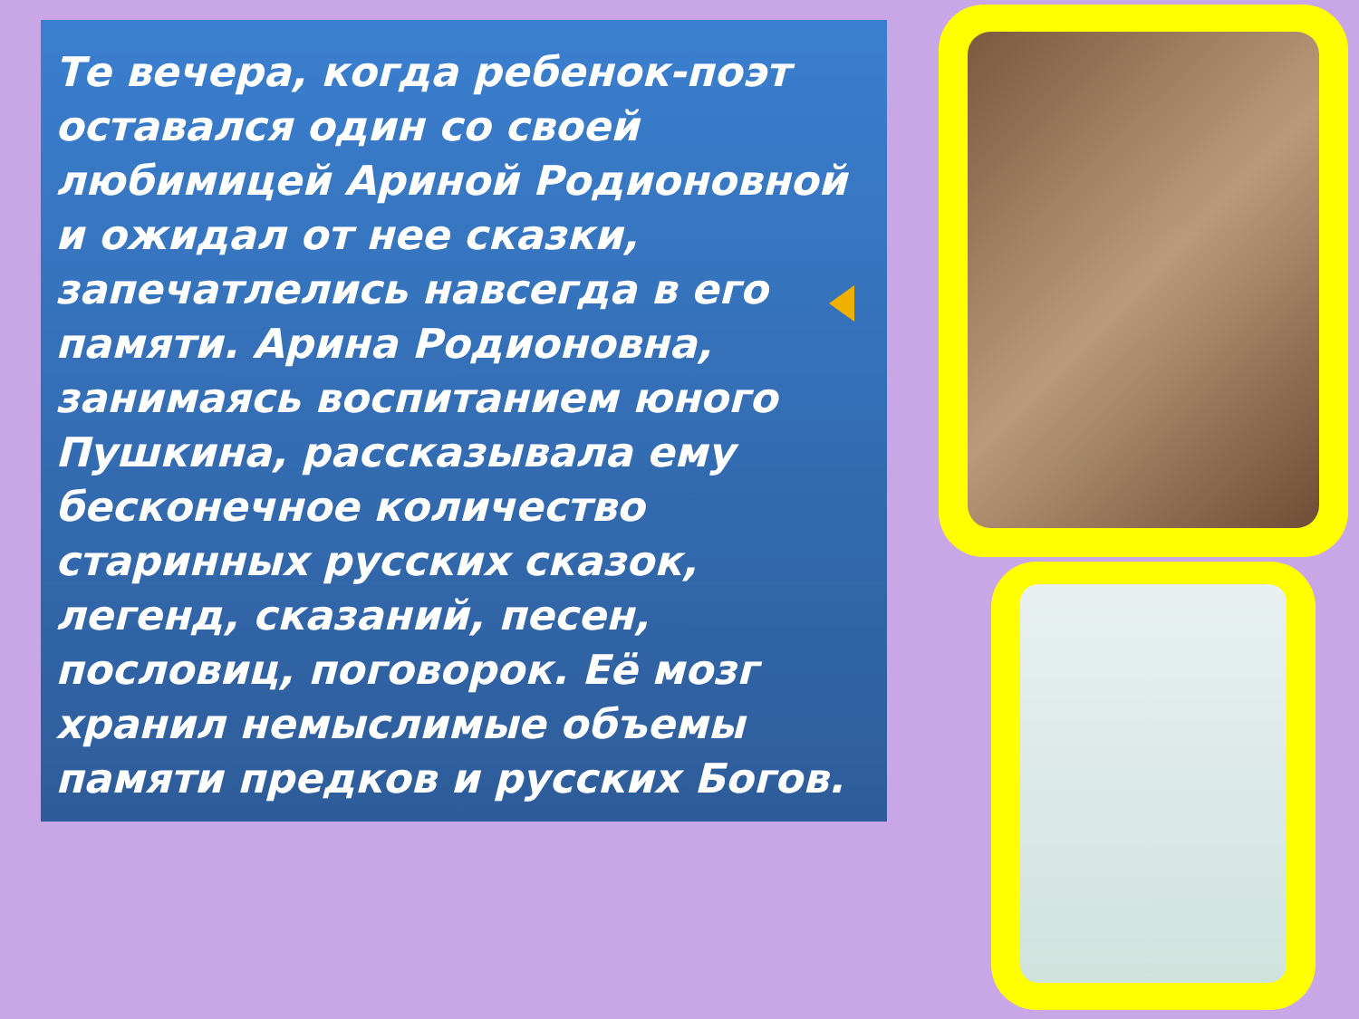Те вечера, когда ребенок-поэт оставался один со своей любимицей Ариной Родионовной и ожидал от нее сказки, запечатлелись навсегда в его памяти. Арина Родионовна, занимаясь воспитанием юного Пушкина, рассказывала ему бесконечное количество старинных русских сказок, легенд, сказаний, песен, пословиц, поговорок. Её мозг хранил немыслимые объемы памяти предков и русских Богов.